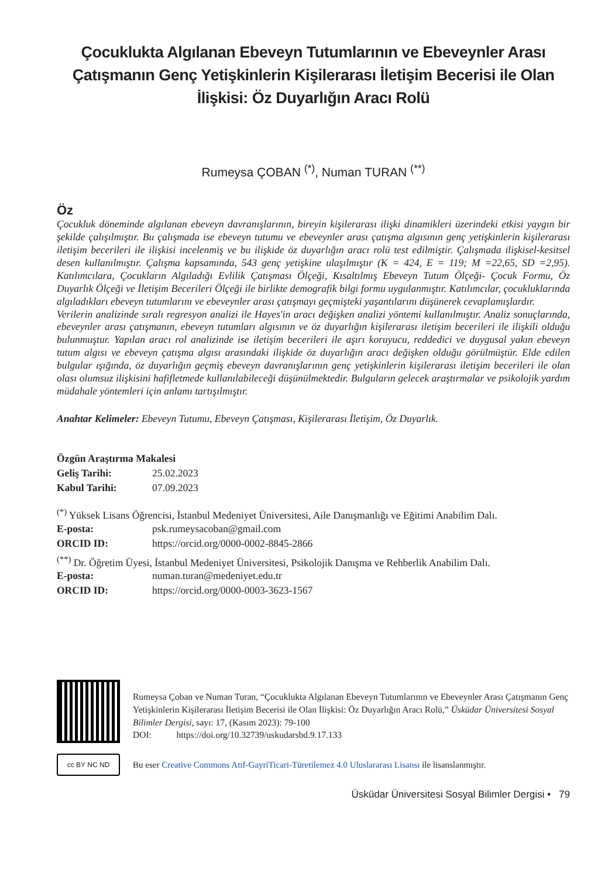Çocuklukta Algılanan Ebeveyn Tutumlarının ve Ebeveynler Arası Çatışmanın Genç Yetişkinlerin Kişilerarası İletişim Becerisi ile Olan İlişkisi: Öz Duyarlığın Aracı Rolü
Rumeysa ÇOBAN <sup>(*)</sup>, Numan TURAN <sup>(**)</sup>
Öz
Çocukluk döneminde algılanan ebeveyn davranışlarının, bireyin kişilerarası ilişki dinamikleri üzerindeki etkisi yaygın bir şekilde çalışılmıştır. Bu çalışmada ise ebeveyn tutumu ve ebeveynler arası çatışma algısının genç yetişkinlerin kişilerarası iletişim becerileri ile ilişkisi incelenmiş ve bu ilişkide öz duyarlığın aracı rolü test edilmiştir. Çalışmada ilişkisel-kesitsel desen kullanılmıştır. Çalışma kapsamında, 543 genç yetişkine ulaşılmıştır (K = 424, E = 119; M =22,65, SD =2,95). Katılımcılara, Çocukların Algıladığı Evlilik Çatışması Ölçeği, Kısaltılmış Ebeveyn Tutum Ölçeği- Çocuk Formu, Öz Duyarlık Ölçeği ve İletişim Becerileri Ölçeği ile birlikte demografik bilgi formu uygulanmıştır. Katılımcılar, çocukluklarında algıladıkları ebeveyn tutumlarını ve ebeveynler arası çatışmayı geçmişteki yaşantılarını düşünerek cevaplamışlardır.
Verilerin analizinde sıralı regresyon analizi ile Hayes'in aracı değişken analizi yöntemi kullanılmıştır. Analiz sonuçlarında, ebeveynler arası çatışmanın, ebeveyn tutumları algısının ve öz duyarlığın kişilerarası iletişim becerileri ile ilişkili olduğu bulunmuştur. Yapılan aracı rol analizinde ise iletişim becerileri ile aşırı koruyucu, reddedici ve duygusal yakın ebeveyn tutum algısı ve ebeveyn çatışma algısı arasındaki ilişkide öz duyarlığın aracı değişken olduğu görülmüştür. Elde edilen bulgular ışığında, öz duyarlığın geçmiş ebeveyn davranışlarının genç yetişkinlerin kişilerarası iletişim becerileri ile olan olası olumsuz ilişkisini hafifletmede kullanılabileceği düşünülmektedir. Bulguların gelecek araştırmalar ve psikolojik yardım müdahale yöntemleri için anlamı tartışılmıştır.
Anahtar Kelimeler: Ebeveyn Tutumu, Ebeveyn Çatışması, Kişilerarası İletişim, Öz Duyarlık.
| Özgün Araştırma Makalesi | |
| Geliş Tarihi: | 25.02.2023 |
| Kabul Tarihi: | 07.09.2023 |
<sup>(*)</sup> Yüksek Lisans Öğrencisi, İstanbul Medeniyet Üniversitesi, Aile Danışmanlığı ve Eğitimi Anabilim Dalı.
| E-posta: | psk.rumeysacoban@gmail.com |
| ORCID ID: | https://orcid.org/0000-0002-8845-2866 |
<sup>(**)</sup> Dr. Öğretim Üyesi, İstanbul Medeniyet Üniversitesi, Psikolojik Danışma ve Rehberlik Anabilim Dalı.
| E-posta: | numan.turan@medeniyet.edu.tr |
| ORCID ID: | https://orcid.org/0000-0003-3623-1567 |
Rumeysa Çoban ve Numan Turan, “Çocuklukta Algılanan Ebeveyn Tutumlarının ve Ebeveynler Arası Çatışmanın Genç Yetişkinlerin Kişilerarası İletişim Becerisi ile Olan İlişkisi: Öz Duyarlığın Aracı Rolü,” Üsküdar Üniversitesi Sosyal Bilimler Dergisi, sayı: 17, (Kasım 2023): 79-100
DOI: https://doi.org/10.32739/uskudarsbd.9.17.133
cc BY NC ND
Bu eser Creative Commons Atıf-GayriTicari-Türetilemez 4.0 Uluslararası Lisansı ile lisanslanmıştır.
Üsküdar Üniversitesi Sosyal Bilimler Dergisi • 79